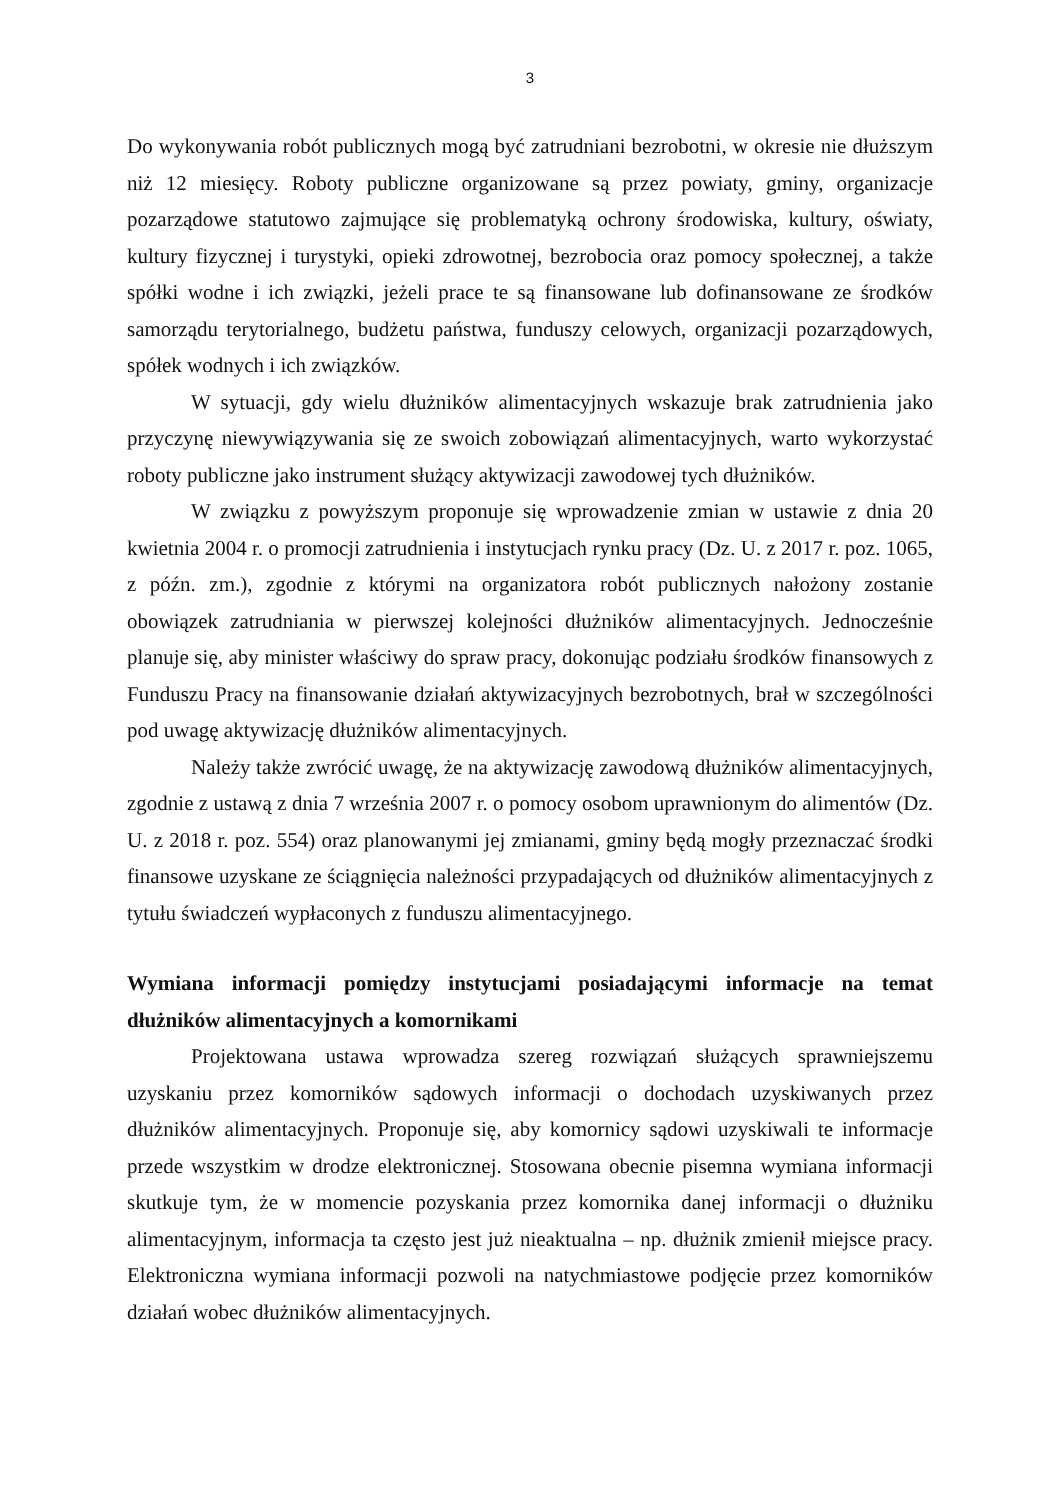3
Do wykonywania robót publicznych mogą być zatrudniani bezrobotni, w okresie nie dłuższym niż 12 miesięcy. Roboty publiczne organizowane są przez powiaty, gminy, organizacje pozarządowe statutowo zajmujące się problematyką ochrony środowiska, kultury, oświaty, kultury fizycznej i turystyki, opieki zdrowotnej, bezrobocia oraz pomocy społecznej, a także spółki wodne i ich związki, jeżeli prace te są finansowane lub dofinansowane ze środków samorządu terytorialnego, budżetu państwa, funduszy celowych, organizacji pozarządowych, spółek wodnych i ich związków.
W sytuacji, gdy wielu dłużników alimentacyjnych wskazuje brak zatrudnienia jako przyczynę niewywiązywania się ze swoich zobowiązań alimentacyjnych, warto wykorzystać roboty publiczne jako instrument służący aktywizacji zawodowej tych dłużników.
W związku z powyższym proponuje się wprowadzenie zmian w ustawie z dnia 20 kwietnia 2004 r. o promocji zatrudnienia i instytucjach rynku pracy (Dz. U. z 2017 r. poz. 1065, z późn. zm.), zgodnie z którymi na organizatora robót publicznych nałożony zostanie obowiązek zatrudniania w pierwszej kolejności dłużników alimentacyjnych. Jednocześnie planuje się, aby minister właściwy do spraw pracy, dokonując podziału środków finansowych z Funduszu Pracy na finansowanie działań aktywizacyjnych bezrobotnych, brał w szczególności pod uwagę aktywizację dłużników alimentacyjnych.
Należy także zwrócić uwagę, że na aktywizację zawodową dłużników alimentacyjnych, zgodnie z ustawą z dnia 7 września 2007 r. o pomocy osobom uprawnionym do alimentów (Dz. U. z 2018 r. poz. 554) oraz planowanymi jej zmianami, gminy będą mogły przeznaczać środki finansowe uzyskane ze ściągnięcia należności przypadających od dłużników alimentacyjnych z tytułu świadczeń wypłaconych z funduszu alimentacyjnego.
Wymiana informacji pomiędzy instytucjami posiadającymi informacje na temat dłużników alimentacyjnych a komornikami
Projektowana ustawa wprowadza szereg rozwiązań służących sprawniejszemu uzyskaniu przez komorników sądowych informacji o dochodach uzyskiwanych przez dłużników alimentacyjnych. Proponuje się, aby komornicy sądowi uzyskiwali te informacje przede wszystkim w drodze elektronicznej. Stosowana obecnie pisemna wymiana informacji skutkuje tym, że w momencie pozyskania przez komornika danej informacji o dłużniku alimentacyjnym, informacja ta często jest już nieaktualna – np. dłużnik zmienił miejsce pracy. Elektroniczna wymiana informacji pozwoli na natychmiastowe podjęcie przez komorników działań wobec dłużników alimentacyjnych.